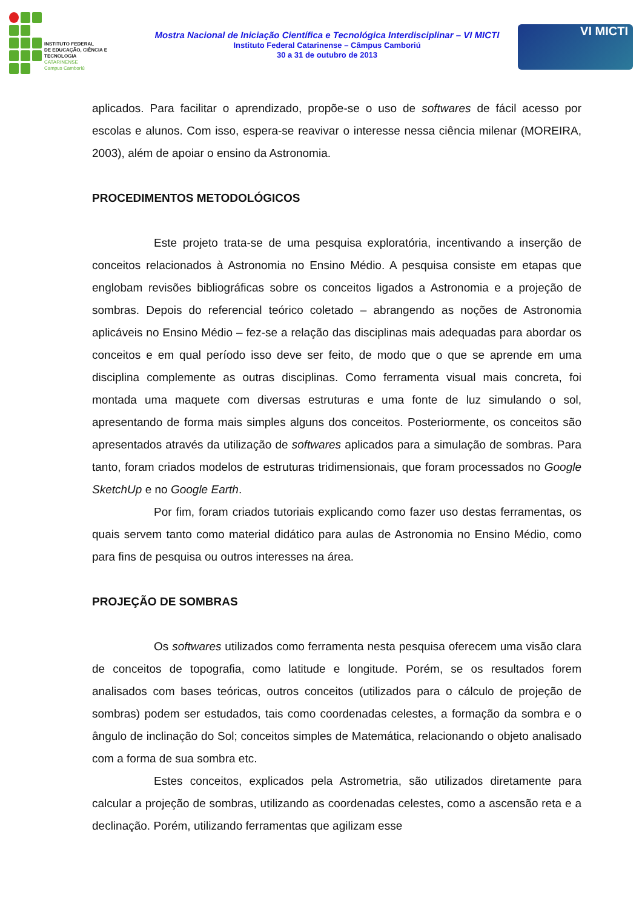INSTITUTO FEDERAL
DE EDUCAÇÃO, CIÊNCIA E TECNOLOGIA
CATARINENSE
Campus Camboriú
Mostra Nacional de Iniciação Científica e Tecnológica Interdisciplinar – VI MICTI
Instituto Federal Catarinense – Câmpus Camboriú
30 a 31 de outubro de 2013
VI MICTI
aplicados. Para facilitar o aprendizado, propõe-se o uso de softwares de fácil acesso por escolas e alunos. Com isso, espera-se reavivar o interesse nessa ciência milenar (MOREIRA, 2003), além de apoiar o ensino da Astronomia.
PROCEDIMENTOS METODOLÓGICOS
Este projeto trata-se de uma pesquisa exploratória, incentivando a inserção de conceitos relacionados à Astronomia no Ensino Médio. A pesquisa consiste em etapas que englobam revisões bibliográficas sobre os conceitos ligados a Astronomia e a projeção de sombras. Depois do referencial teórico coletado – abrangendo as noções de Astronomia aplicáveis no Ensino Médio – fez-se a relação das disciplinas mais adequadas para abordar os conceitos e em qual período isso deve ser feito, de modo que o que se aprende em uma disciplina complemente as outras disciplinas. Como ferramenta visual mais concreta, foi montada uma maquete com diversas estruturas e uma fonte de luz simulando o sol, apresentando de forma mais simples alguns dos conceitos. Posteriormente, os conceitos são apresentados através da utilização de softwares aplicados para a simulação de sombras. Para tanto, foram criados modelos de estruturas tridimensionais, que foram processados no Google SketchUp e no Google Earth.
Por fim, foram criados tutoriais explicando como fazer uso destas ferramentas, os quais servem tanto como material didático para aulas de Astronomia no Ensino Médio, como para fins de pesquisa ou outros interesses na área.
PROJEÇÃO DE SOMBRAS
Os softwares utilizados como ferramenta nesta pesquisa oferecem uma visão clara de conceitos de topografia, como latitude e longitude. Porém, se os resultados forem analisados com bases teóricas, outros conceitos (utilizados para o cálculo de projeção de sombras) podem ser estudados, tais como coordenadas celestes, a formação da sombra e o ângulo de inclinação do Sol; conceitos simples de Matemática, relacionando o objeto analisado com a forma de sua sombra etc.
Estes conceitos, explicados pela Astrometria, são utilizados diretamente para calcular a projeção de sombras, utilizando as coordenadas celestes, como a ascensão reta e a declinação. Porém, utilizando ferramentas que agilizam esse